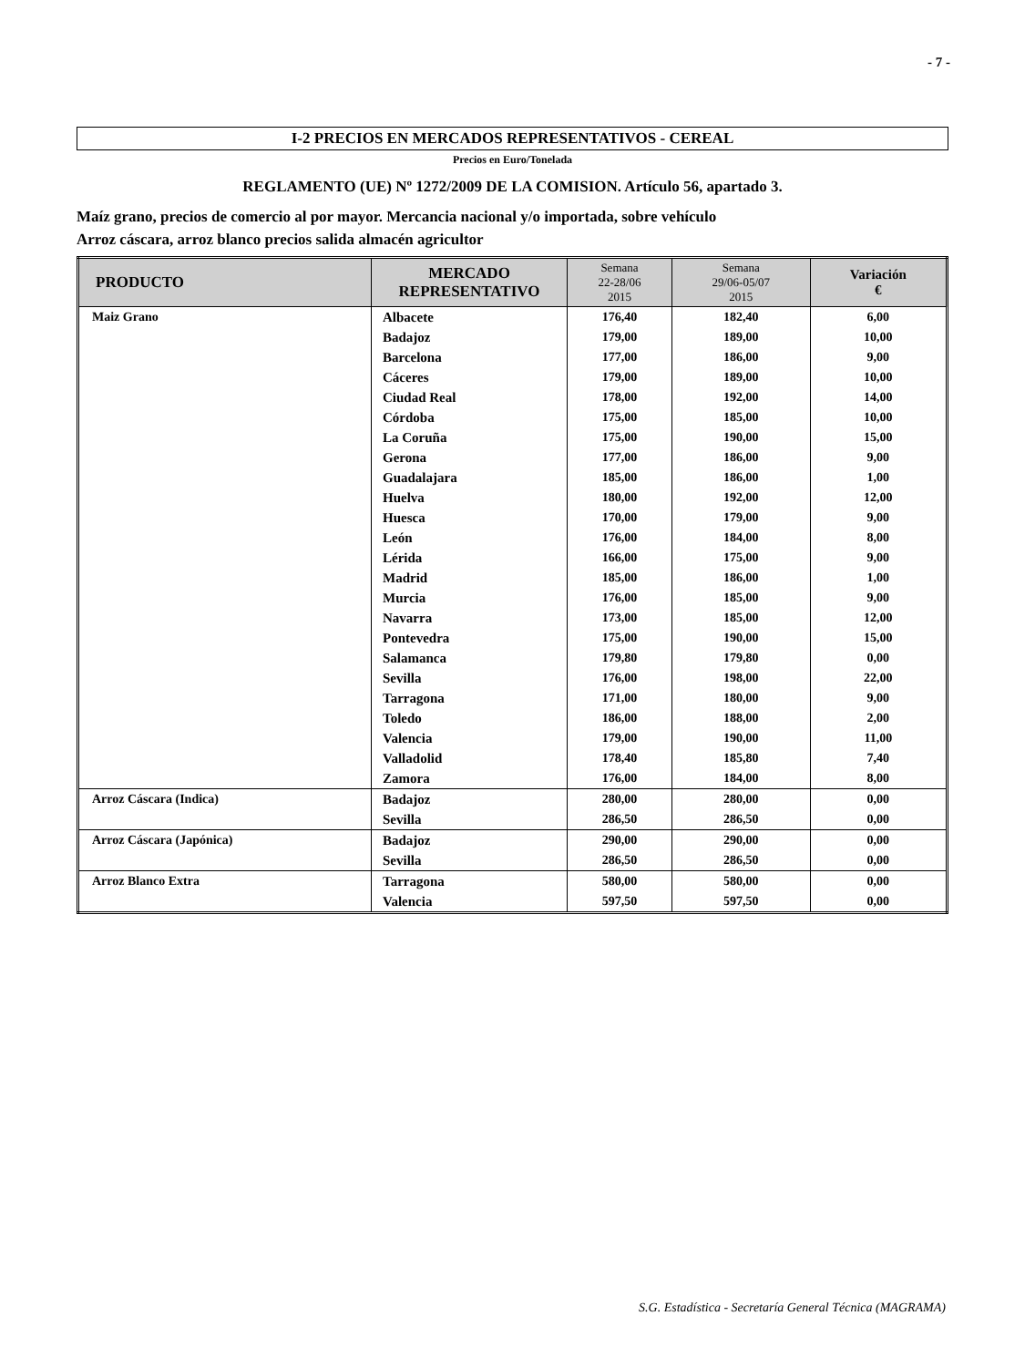- 7 -
I-2 PRECIOS EN MERCADOS REPRESENTATIVOS - CEREAL
Precios en Euro/Tonelada
REGLAMENTO (UE) Nº 1272/2009 DE LA COMISION. Artículo 56, apartado 3.
Maíz grano, precios de comercio al por mayor. Mercancia nacional y/o importada, sobre vehículo
Arroz cáscara, arroz blanco precios salida almacén agricultor
| PRODUCTO | MERCADO REPRESENTATIVO | Semana 22-28/06 2015 | Semana 29/06-05/07 2015 | Variación € |
| --- | --- | --- | --- | --- |
| Maiz Grano | Albacete | 176,40 | 182,40 | 6,00 |
| | Badajoz | 179,00 | 189,00 | 10,00 |
| | Barcelona | 177,00 | 186,00 | 9,00 |
| | Cáceres | 179,00 | 189,00 | 10,00 |
| | Ciudad Real | 178,00 | 192,00 | 14,00 |
| | Córdoba | 175,00 | 185,00 | 10,00 |
| | La Coruña | 175,00 | 190,00 | 15,00 |
| | Gerona | 177,00 | 186,00 | 9,00 |
| | Guadalajara | 185,00 | 186,00 | 1,00 |
| | Huelva | 180,00 | 192,00 | 12,00 |
| | Huesca | 170,00 | 179,00 | 9,00 |
| | León | 176,00 | 184,00 | 8,00 |
| | Lérida | 166,00 | 175,00 | 9,00 |
| | Madrid | 185,00 | 186,00 | 1,00 |
| | Murcia | 176,00 | 185,00 | 9,00 |
| | Navarra | 173,00 | 185,00 | 12,00 |
| | Pontevedra | 175,00 | 190,00 | 15,00 |
| | Salamanca | 179,80 | 179,80 | 0,00 |
| | Sevilla | 176,00 | 198,00 | 22,00 |
| | Tarragona | 171,00 | 180,00 | 9,00 |
| | Toledo | 186,00 | 188,00 | 2,00 |
| | Valencia | 179,00 | 190,00 | 11,00 |
| | Valladolid | 178,40 | 185,80 | 7,40 |
| | Zamora | 176,00 | 184,00 | 8,00 |
| Arroz Cáscara (Indica) | Badajoz | 280,00 | 280,00 | 0,00 |
| | Sevilla | 286,50 | 286,50 | 0,00 |
| Arroz Cáscara (Japónica) | Badajoz | 290,00 | 290,00 | 0,00 |
| | Sevilla | 286,50 | 286,50 | 0,00 |
| Arroz Blanco Extra | Tarragona | 580,00 | 580,00 | 0,00 |
| | Valencia | 597,50 | 597,50 | 0,00 |
S.G. Estadística - Secretaría General Técnica (MAGRAMA)